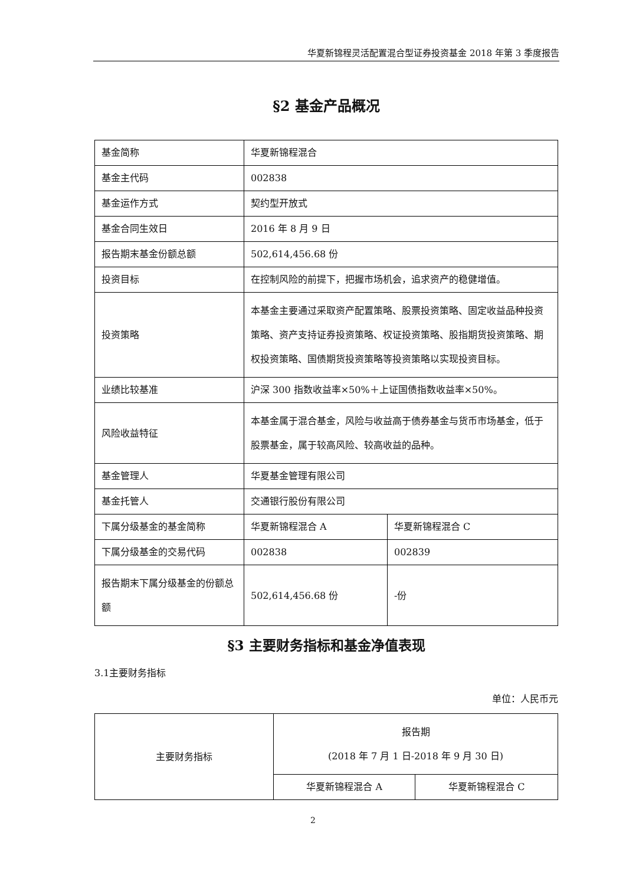华夏新锦程灵活配置混合型证券投资基金 2018 年第 3 季度报告
§2 基金产品概况
| 基金简称 | 华夏新锦程混合 | |
| 基金主代码 | 002838 | |
| 基金运作方式 | 契约型开放式 | |
| 基金合同生效日 | 2016 年 8 月 9 日 | |
| 报告期末基金份额总额 | 502,614,456.68 份 | |
| 投资目标 | 在控制风险的前提下，把握市场机会，追求资产的稳健增值。 | |
| 投资策略 | 本基金主要通过采取资产配置策略、股票投资策略、固定收益品种投资策略、资产支持证券投资策略、权证投资策略、股指期货投资策略、期权投资策略、国债期货投资策略等投资策略以实现投资目标。 | |
| 业绩比较基准 | 沪深 300 指数收益率×50%＋上证国债指数收益率×50%。 | |
| 风险收益特征 | 本基金属于混合基金，风险与收益高于债券基金与货币市场基金，低于股票基金，属于较高风险、较高收益的品种。 | |
| 基金管理人 | 华夏基金管理有限公司 | |
| 基金托管人 | 交通银行股份有限公司 | |
| 下属分级基金的基金简称 | 华夏新锦程混合 A | 华夏新锦程混合 C |
| 下属分级基金的交易代码 | 002838 | 002839 |
| 报告期末下属分级基金的份额总额 | 502,614,456.68 份 | -份 |
§3 主要财务指标和基金净值表现
3.1主要财务指标
单位：人民币元
| 主要财务指标 | 报告期 (2018 年 7 月 1 日-2018 年 9 月 30 日) | |
| | 华夏新锦程混合 A | 华夏新锦程混合 C |
2